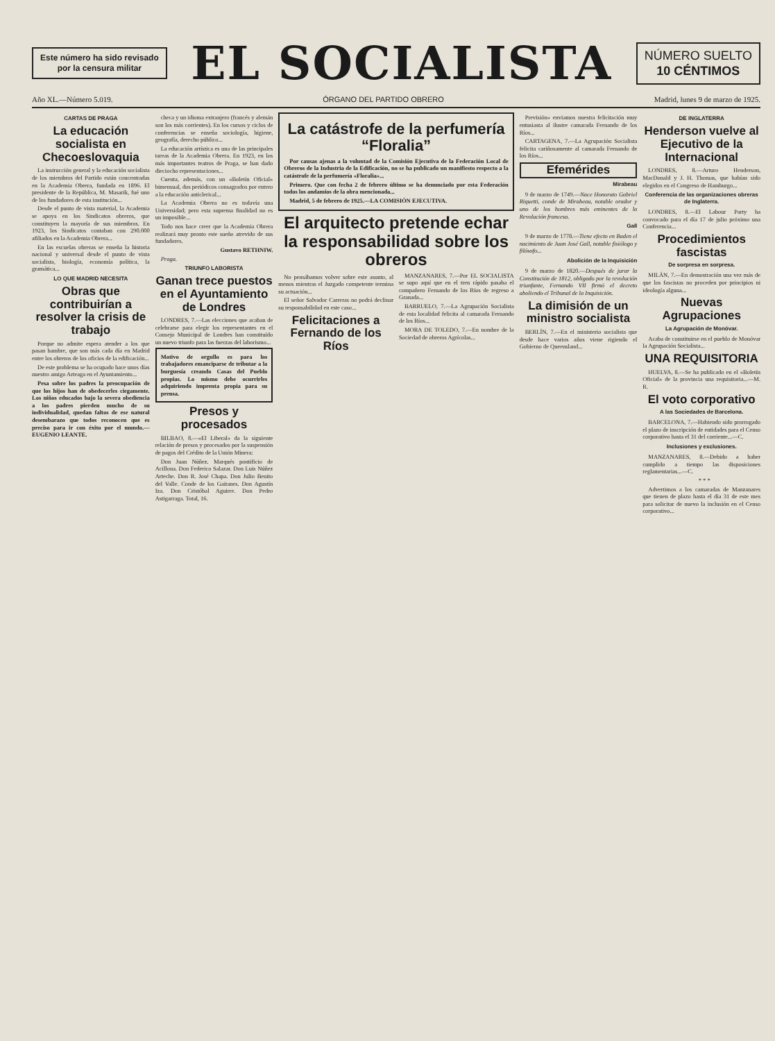Este número ha sido revisado
por la censura militar
EL SOCIALISTA
NÚMERO SUELTO
10 CÉNTIMOS
Año XL.—Número 5.019. ÓRGANO DEL PARTIDO OBRERO Madrid, lunes 9 de marzo de 1925.
CARTAS DE PRAGA
La educación socialista en Checoeslovaquia
La instrucción general y la educación socialista de los miembros del Partido están concentradas en la Academia Obrera, fundada en 1896. El presidente de la República, M. Masarik, fué uno de los fundadores de esta institución...
Desde el punto de vista material, la Academia se apoya en los Sindicatos obreros, que constituyen la mayoría de sus miembros. En 1923, los Sindicatos contaban con 290.000 afiliados en la Academia Obrera...
En las escuelas obreras se enseña la historia nacional y universal desde el punto de vista socialista, biología, economía política, la gramática...
LO QUE MADRID NECESITA
Obras que contribuirían a resolver la crisis de trabajo
Porque no admite espera atender a los que pasan hambre, que son más cada día en Madrid entre los obreros de los oficios de la edificación...
De este problema se ha ocupado hace unos días nuestro amigo Arteaga en el Ayuntamiento...
Pesa sobre los padres la preocupación de que los hijos han de obedecerles ciegamente. Los niños educados bajo la severa obediencia a los padres pierden mucho de su individualidad, quedan faltos de ese natural desembarazo que todos reconocen que es preciso para ir con éxito por el mundo.—EUGENIO LEANTE.
checa y un idioma extranjero (francés y alemán son los más corrientes). En los cursos y ciclos de conferencias se enseña sociología, higiene, geografía, derecho público...
La educación artística es una de las principales tareas de la Academia Obrera. En 1923, en los más importantes teatros de Praga, se han dado dieciocho representaciones...
Cuenta, además, con un «Boletín Oficial» bimensual, dos periódicos consagrados por entero a la educación anticlerical...
La Academia Obrera no es todavía una Universidad; pero esta suprema finalidad no es un imposible...
Todo nos hace creer que la Academia Obrera realizará muy pronto este sueño atrevido de sus fundadores.
Gustavo RETHNIW.
Praga.
TRIUNFO LABORISTA
Ganan trece puestos en el Ayuntamiento de Londres
LONDRES, 7.—Las elecciones que acaban de celebrarse para elegir los representantes en el Consejo Municipal de Londres han constituído un nuevo triunfo para las fuerzas del laborismo...
Motivo de orgullo es para los trabajadores emanciparse de tributar a la burguesía creando Casas del Pueblo propias. Lo mismo debe ocurrirles adquiriendo imprenta propia para su prensa.
Presos y procesados
BILBAO, 8.—«El Liberal» da la siguiente relación de presos y procesados por la suspensión de pagos del Crédito de la Unión Minera:
Don Juan Núñez. Marqués pontificio de Acillona. Don Federico Salazar. Don Luis Núñez Arteche. Don R. José Chapa. Don Julio Benito del Valle. Conde de los Gaitanes. Don Agustín Iza. Don Cristóbal Aguirre. Don Pedro Astigarraga. Total, 16.
La catástrofe de la perfumería “Floralia”
Por causas ajenas a la voluntad de la Comisión Ejecutiva de la Federación Local de Obreros de la Industria de la Edificación, no se ha publicado un manifiesto respecto a la catástrofe de la perfumería «Floralia»...
Primero. Que con fecha 2 de febrero último se ha denunciado por esta Federación todos los andamios de la obra mencionada...
Madrid, 5 de febrero de 1925.—LA COMISIÓN EJECUTIVA.
El arquitecto pretende echar la responsabilidad sobre los obreros
No pensábamos volver sobre este asunto, al menos mientras el Juzgado competente termina su actuación...
El señor Salvador Carreras no podrá declinar su responsabilidad en este caso...
Felicitaciones a Fernando de los Ríos
MANZANARES, 7.—Por EL SOCIALISTA se supo aquí que en el tren rápido pasaba el compañero Fernando de los Ríos de regreso a Granada...
BARRUELO, 7.—La Agrupación Socialista de esta localidad felicita al camarada Fernando de los Ríos...
MORA DE TOLEDO, 7.—En nombre de la Sociedad de obreros Agrícolas...
Previsión» enviamos nuestra felicitación muy entusiasta al ilustre camarada Fernando de los Ríos...
CARTAGENA, 7.—La Agrupación Socialista felicita cariñosamente al camarada Fernando de los Ríos...
Efemérides
Mirabeau
9 de marzo de 1749.—Nace Honorato Gabriel Riquetti, conde de Mirabeau, notable orador y uno de los hombres más eminentes de la Revolución francesa.
Gall
9 de marzo de 1778.—Tiene efecto en Baden el nacimiento de Juan José Gall, notable fisiólogo y filósofo...
Abolición de la Inquisición
9 de marzo de 1820.—Después de jurar la Constitución de 1812, obligado por la revolución triunfante, Fernando VII firmó el decreto aboliendo el Tribunal de la Inquisición.
La dimisión de un ministro socialista
BERLÍN, 7.—En el ministerio socialista que desde hace varios años viene rigiendo el Gobierno de Queensland...
DE INGLATERRA
Henderson vuelve al Ejecutivo de la Internacional
LONDRES, 8.—Arturo Henderson, MacDonald y J. H. Thomas, que habían sido elegidos en el Congreso de Hamburgo...
Conferencia de las organizaciones obreras de Inglaterra.
LONDRES, 8.—El Labour Party ha convocado para el día 17 de julio próximo una Conferencia...
Procedimientos fascistas
De sorpresa en sorpresa.
MILÁN, 7.—En demostración una vez más de que los fascistas no proceden por principios ni ideología alguna...
Nuevas Agrupaciones
La Agrupación de Monóvar.
Acaba de constituirse en el pueblo de Monóvar la Agrupación Socialista...
UNA REQUISITORIA
HUELVA, 8.—Se ha publicado en el «Boletín Oficial» de la provincia una requisitoria...—M. R.
El voto corporativo
A las Sociedades de Barcelona.
BARCELONA, 7.—Habiendo sido prorrogado el plazo de inscripción de entidades para el Censo corporativo hasta el 31 del corriente...—C.
Inclusiones y exclusiones.
MANZANARES, 8.—Debido a haber cumplido a tiempo las disposiciones reglamentarias...—C.
* * *
Advertimos a los camaradas de Manzanares que tienen de plazo hasta el día 31 de este mes para solicitar de nuevo la inclusión en el Censo corporativo...